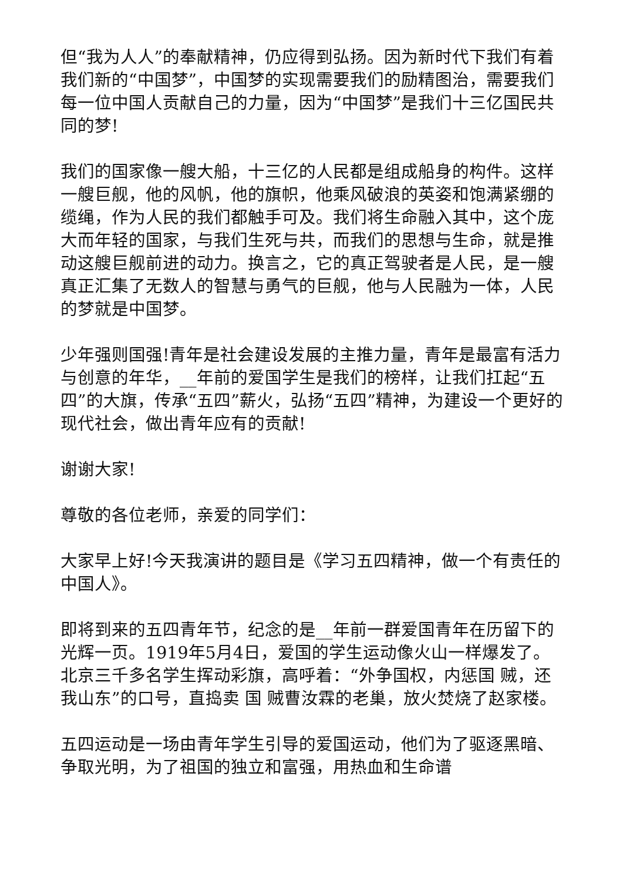但“我为人人”的奉献精神，仍应得到弘扬。因为新时代下我们有着我们新的“中国梦”，中国梦的实现需要我们的励精图治，需要我们每一位中国人贡献自己的力量，因为“中国梦”是我们十三亿国民共同的梦!
我们的国家像一艘大船，十三亿的人民都是组成船身的构件。这样一艘巨舰，他的风帆，他的旗帜，他乘风破浪的英姿和饱满紧绷的缆绳，作为人民的我们都触手可及。我们将生命融入其中，这个庞大而年轻的国家，与我们生死与共，而我们的思想与生命，就是推动这艘巨舰前进的动力。换言之，它的真正驾驶者是人民，是一艘真正汇集了无数人的智慧与勇气的巨舰，他与人民融为一体，人民的梦就是中国梦。
少年强则国强!青年是社会建设发展的主推力量，青年是最富有活力与创意的年华，__年前的爱国学生是我们的榜样，让我们扛起“五四”的大旗，传承“五四”薪火，弘扬“五四”精神，为建设一个更好的现代社会，做出青年应有的贡献!
谢谢大家!
尊敬的各位老师，亲爱的同学们：
大家早上好!今天我演讲的题目是《学习五四精神，做一个有责任的中国人》。
即将到来的五四青年节，纪念的是__年前一群爱国青年在历留下的光辉一页。1919年5月4日，爱国的学生运动像火山一样爆发了。北京三千多名学生挥动彩旗，高呼着：“外争国权，内惩国 贼，还我山东”的口号，直捣卖 国 贼曹汝霖的老巢，放火焚烧了赵家楼。
五四运动是一场由青年学生引导的爱国运动，他们为了驱逐黑暗、争取光明，为了祖国的独立和富强，用热血和生命谱